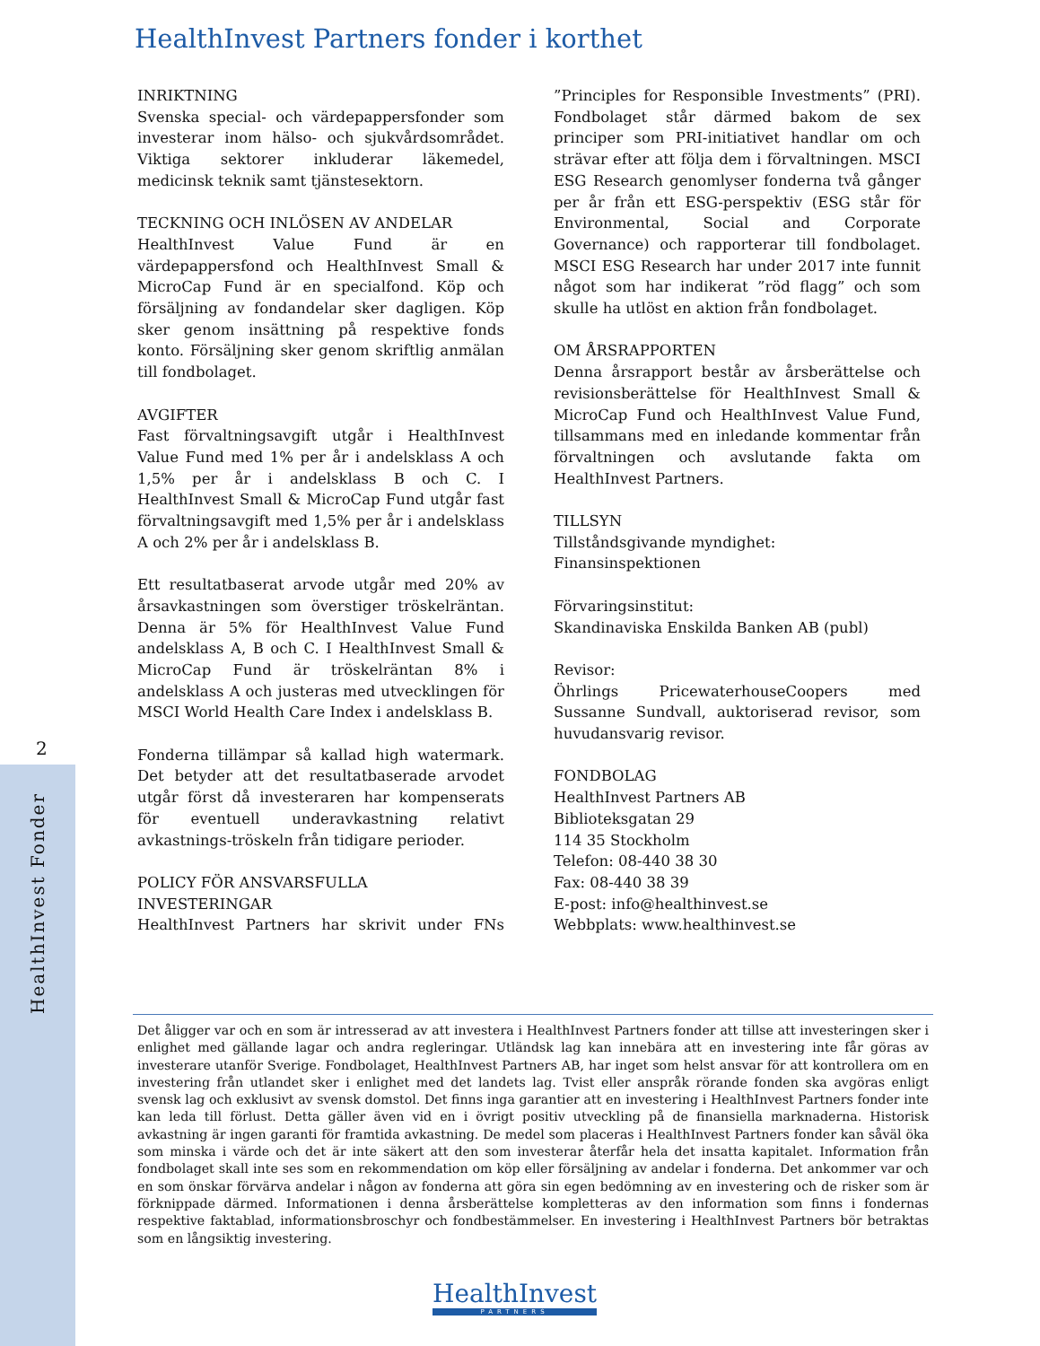HealthInvest Partners fonder i korthet
INRIKTNING
Svenska special- och värdepappersfonder som investerar inom hälso- och sjukvårdsområdet. Viktiga sektorer inkluderar läkemedel, medicinsk teknik samt tjänstesektorn.
TECKNING OCH INLÖSEN AV ANDELAR
HealthInvest Value Fund är en värdepappersfond och HealthInvest Small & MicroCap Fund är en specialfond. Köp och försäljning av fondandelar sker dagligen. Köp sker genom insättning på respektive fonds konto. Försäljning sker genom skriftlig anmälan till fondbolaget.
AVGIFTER
Fast förvaltningsavgift utgår i HealthInvest Value Fund med 1% per år i andelsklass A och 1,5% per år i andelsklass B och C. I HealthInvest Small & MicroCap Fund utgår fast förvaltningsavgift med 1,5% per år i andelsklass A och 2% per år i andelsklass B.
Ett resultatbaserat arvode utgår med 20% av årsavkastningen som överstiger tröskelräntan. Denna är 5% för HealthInvest Value Fund andelsklass A, B och C. I HealthInvest Small & MicroCap Fund är tröskelräntan 8% i andelsklass A och justeras med utvecklingen för MSCI World Health Care Index i andelsklass B.
Fonderna tillämpar så kallad high watermark. Det betyder att det resultatbaserade arvodet utgår först då investeraren har kompenserats för eventuell underavkastning relativt avkastnings-tröskeln från tidigare perioder.
POLICY FÖR ANSVARSFULLA
INVESTERINGAR
HealthInvest Partners har skrivit under FNs ”Principles for Responsible Investments” (PRI). Fondbolaget står därmed bakom de sex principer som PRI-initiativet handlar om och strävar efter att följa dem i förvaltningen. MSCI ESG Research genomlyser fonderna två gånger per år från ett ESG-perspektiv (ESG står för Environmental, Social and Corporate Governance) och rapporterar till fondbolaget. MSCI ESG Research har under 2017 inte funnit något som har indikerat ”röd flagg” och som skulle ha utlöst en aktion från fondbolaget.
OM ÅRSRAPPORTEN
Denna årsrapport består av årsberättelse och revisionsberättelse för HealthInvest Small & MicroCap Fund och HealthInvest Value Fund, tillsammans med en inledande kommentar från förvaltningen och avslutande fakta om HealthInvest Partners.
TILLSYN
Tillståndsgivande myndighet:
Finansinspektionen
Förvaringsinstitut:
Skandinaviska Enskilda Banken AB (publ)
Revisor:
Öhrlings PricewaterhouseCoopers med Sussanne Sundvall, auktoriserad revisor, som huvudansvarig revisor.
FONDBOLAG
HealthInvest Partners AB
Biblioteksgatan 29
114 35 Stockholm
Telefon: 08-440 38 30
Fax: 08-440 38 39
E-post: info@healthinvest.se
Webbplats: www.healthinvest.se
Det åligger var och en som är intresserad av att investera i HealthInvest Partners fonder att tillse att investeringen sker i enlighet med gällande lagar och andra regleringar. Utländsk lag kan innebära att en investering inte får göras av investerare utanför Sverige. Fondbolaget, HealthInvest Partners AB, har inget som helst ansvar för att kontrollera om en investering från utlandet sker i enlighet med det landets lag. Tvist eller anspråk rörande fonden ska avgöras enligt svensk lag och exklusivt av svensk domstol. Det finns inga garantier att en investering i HealthInvest Partners fonder inte kan leda till förlust. Detta gäller även vid en i övrigt positiv utveckling på de finansiella marknaderna. Historisk avkastning är ingen garanti för framtida avkastning. De medel som placeras i HealthInvest Partners fonder kan såväl öka som minska i värde och det är inte säkert att den som investerar återfår hela det insatta kapitalet. Information från fondbolaget skall inte ses som en rekommendation om köp eller försäljning av andelar i fonderna. Det ankommer var och en som önskar förvärva andelar i någon av fonderna att göra sin egen bedömning av en investering och de risker som är förknippade därmed. Informationen i denna årsberättelse kompletteras av den information som finns i fondernas respektive faktablad, informationsbroschyr och fondbestämmelser. En investering i HealthInvest Partners bör betraktas som en långsiktig investering.
HealthInvest
PARTNERS
2
HealthInvest Fonder